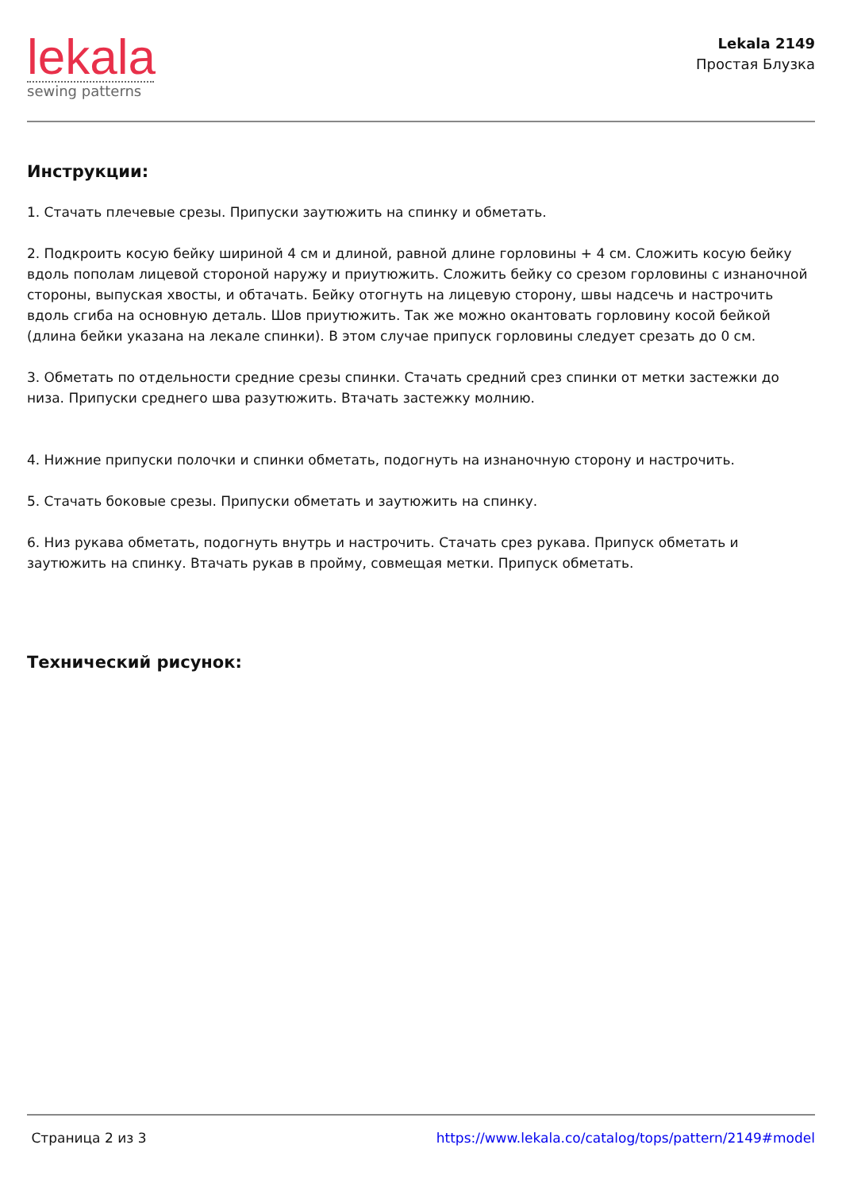lekala
sewing patterns
Lekala 2149
Простая Блузка
Инструкции:
1. Стачать плечевые срезы. Припуски заутюжить на спинку и обметать.
2. Подкроить косую бейку шириной 4 см и длиной, равной длине горловины + 4 см. Сложить косую бейку вдоль пополам лицевой стороной наружу и приутюжить. Сложить бейку со срезом горловины с изнаночной стороны, выпуская хвосты, и обтачать. Бейку отогнуть на лицевую сторону, швы надсечь и настрочить вдоль сгиба на основную деталь. Шов приутюжить. Так же можно окантовать горловину косой бейкой (длина бейки указана на лекале спинки). В этом случае припуск горловины следует срезать до 0 см.
3. Обметать по отдельности средние срезы спинки. Стачать средний срез спинки от метки застежки до низа. Припуски среднего шва разутюжить. Втачать застежку молнию.
4. Нижние припуски полочки и спинки обметать, подогнуть на изнаночную сторону и настрочить.
5. Стачать боковые срезы. Припуски обметать и заутюжить на спинку.
6. Низ рукава обметать, подогнуть внутрь и настрочить. Стачать срез рукава. Припуск обметать и заутюжить на спинку. Втачать рукав в пройму, совмещая метки. Припуск обметать.
Технический рисунок:
Страница 2 из 3 https://www.lekala.co/catalog/tops/pattern/2149#model